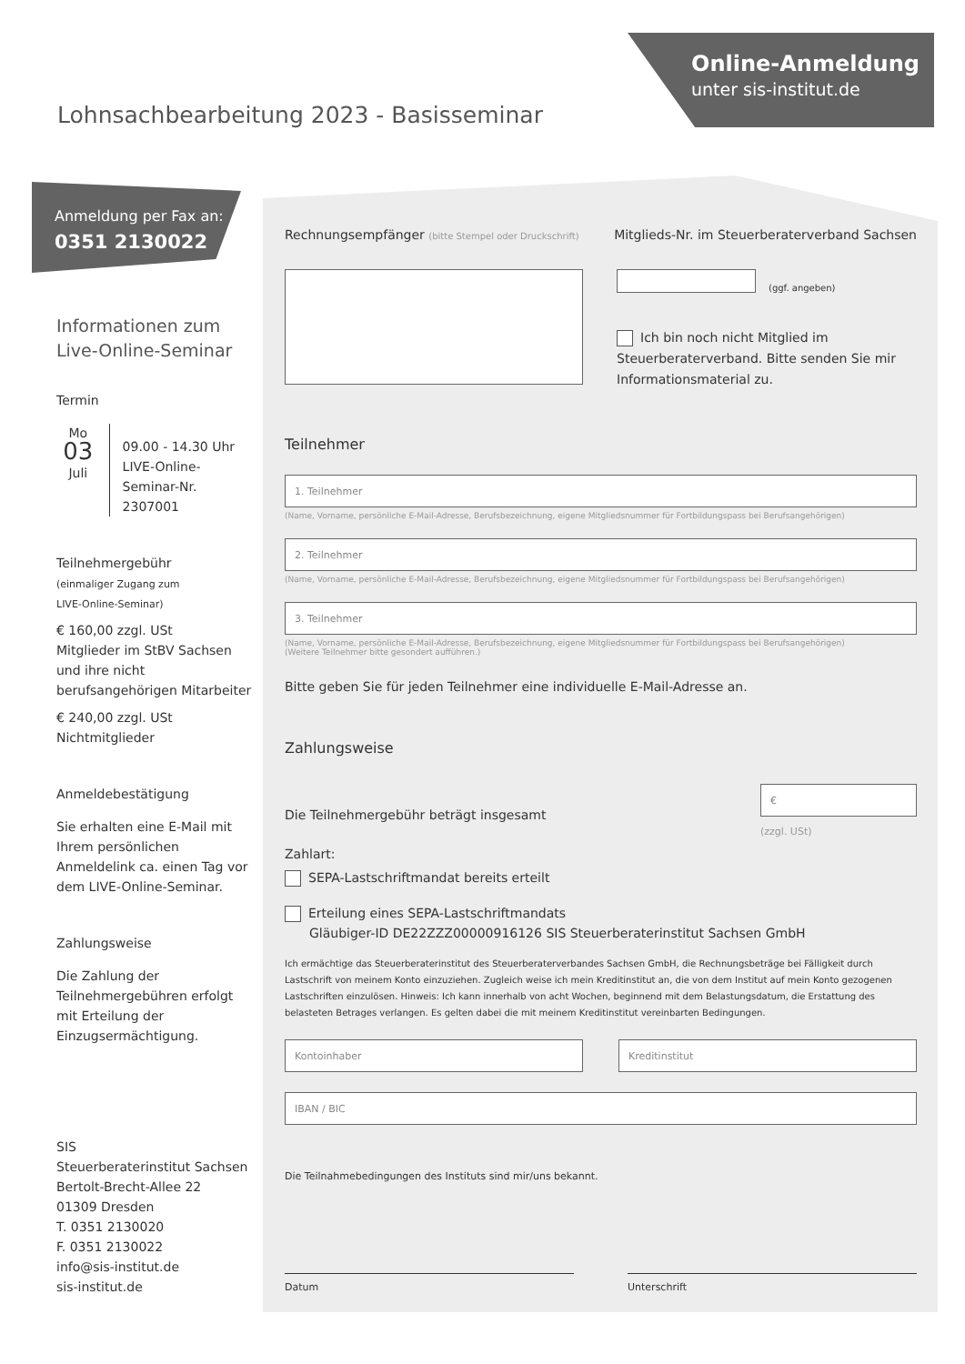Online-Anmeldung
unter sis-institut.de
Lohnsachbearbeitung 2023 - Basisseminar
Anmeldung per Fax an:
0351 2130022
Informationen zum
Live-Online-Seminar
Termin
Mo
03
Juli
09.00 - 14.30 Uhr
LIVE-Online-
Seminar-Nr. 2307001
Teilnehmergebühr
(einmaliger Zugang zum
LIVE-Online-Seminar)
€ 160,00 zzgl. USt
Mitglieder im StBV Sachsen und ihre nicht berufsangehörigen Mitarbeiter
€ 240,00 zzgl. USt
Nichtmitglieder
Anmeldebestätigung
Sie erhalten eine E-Mail mit Ihrem persönlichen Anmeldelink ca. einen Tag vor dem LIVE-Online-Seminar.
Zahlungsweise
Die Zahlung der Teilnehmergebühren erfolgt mit Erteilung der Einzugsermächtigung.
SIS
Steuerberaterinstitut Sachsen
Bertolt-Brecht-Allee 22
01309 Dresden
T. 0351 2130020
F. 0351 2130022
info@sis-institut.de
sis-institut.de
Rechnungsempfänger (bitte Stempel oder Druckschrift)
Mitglieds-Nr. im Steuerberaterverband Sachsen
(ggf. angeben)
Ich bin noch nicht Mitglied im
Steuerberaterverband. Bitte senden Sie mir Informationsmaterial zu.
Teilnehmer
1. Teilnehmer
(Name, Vorname, persönliche E-Mail-Adresse, Berufsbezeichnung, eigene Mitgliedsnummer für Fortbildungspass bei Berufsangehörigen)
2. Teilnehmer
(Name, Vorname, persönliche E-Mail-Adresse, Berufsbezeichnung, eigene Mitgliedsnummer für Fortbildungspass bei Berufsangehörigen)
3. Teilnehmer
(Name, Vorname, persönliche E-Mail-Adresse, Berufsbezeichnung, eigene Mitgliedsnummer für Fortbildungspass bei Berufsangehörigen)
(Weitere Teilnehmer bitte gesondert aufführen.)
Bitte geben Sie für jeden Teilnehmer eine individuelle E-Mail-Adresse an.
Zahlungsweise
Die Teilnehmergebühr beträgt insgesamt
€
(zzgl. USt)
Zahlart:
SEPA-Lastschriftmandat bereits erteilt
Erteilung eines SEPA-Lastschriftmandats
Gläubiger-ID DE22ZZZ00000916126 SIS Steuerberaterinstitut Sachsen GmbH
Ich ermächtige das Steuerberaterinstitut des Steuerberaterverbandes Sachsen GmbH, die Rechnungsbeträge bei Fälligkeit durch Lastschrift von meinem Konto einzuziehen. Zugleich weise ich mein Kreditinstitut an, die von dem Institut auf mein Konto gezogenen Lastschriften einzulösen. Hinweis: Ich kann innerhalb von acht Wochen, beginnend mit dem Belastungsdatum, die Erstattung des belasteten Betrages verlangen. Es gelten dabei die mit meinem Kreditinstitut vereinbarten Bedingungen.
Kontoinhaber Kreditinstitut
IBAN / BIC
Die Teilnahmebedingungen des Instituts sind mir/uns bekannt.
Datum Unterschrift